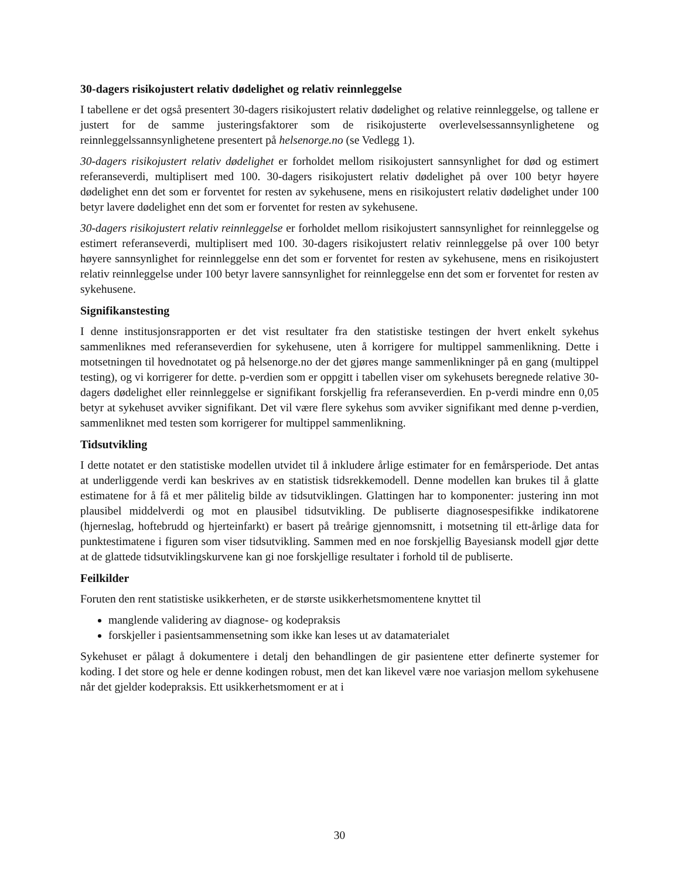30-dagers risikojustert relativ dødelighet og relativ reinnleggelse
I tabellene er det også presentert 30-dagers risikojustert relativ dødelighet og relative reinnleggelse, og tallene er justert for de samme justeringsfaktorer som de risikojusterte overlevelsessannsynlighetene og reinnleggelssannsynlighetene presentert på helsenorge.no (se Vedlegg 1).
30-dagers risikojustert relativ dødelighet er forholdet mellom risikojustert sannsynlighet for død og estimert referanseverdi, multiplisert med 100. 30-dagers risikojustert relativ dødelighet på over 100 betyr høyere dødelighet enn det som er forventet for resten av sykehusene, mens en risikojustert relativ dødelighet under 100 betyr lavere dødelighet enn det som er forventet for resten av sykehusene.
30-dagers risikojustert relativ reinnleggelse er forholdet mellom risikojustert sannsynlighet for reinnleggelse og estimert referanseverdi, multiplisert med 100. 30-dagers risikojustert relativ reinnleggelse på over 100 betyr høyere sannsynlighet for reinnleggelse enn det som er forventet for resten av sykehusene, mens en risikojustert relativ reinnleggelse under 100 betyr lavere sannsynlighet for reinnleggelse enn det som er forventet for resten av sykehusene.
Signifikanstesting
I denne institusjonsrapporten er det vist resultater fra den statistiske testingen der hvert enkelt sykehus sammenliknes med referanseverdien for sykehusene, uten å korrigere for multippel sammenlikning. Dette i motsetningen til hovednotatet og på helsenorge.no der det gjøres mange sammenlikninger på en gang (multippel testing), og vi korrigerer for dette. p-verdien som er oppgitt i tabellen viser om sykehusets beregnede relative 30-dagers dødelighet eller reinnleggelse er signifikant forskjellig fra referanseverdien. En p-verdi mindre enn 0,05 betyr at sykehuset avviker signifikant. Det vil være flere sykehus som avviker signifikant med denne p-verdien, sammenliknet med testen som korrigerer for multippel sammenlikning.
Tidsutvikling
I dette notatet er den statistiske modellen utvidet til å inkludere årlige estimater for en femårsperiode. Det antas at underliggende verdi kan beskrives av en statistisk tidsrekkemodell. Denne modellen kan brukes til å glatte estimatene for å få et mer pålitelig bilde av tidsutviklingen. Glattingen har to komponenter: justering inn mot plausibel middelverdi og mot en plausibel tidsutvikling. De publiserte diagnosespesifikke indikatorene (hjerneslag, hoftebrudd og hjerteinfarkt) er basert på treårige gjennomsnitt, i motsetning til ett-årlige data for punktestimatene i figuren som viser tidsutvikling. Sammen med en noe forskjellig Bayesiansk modell gjør dette at de glattede tidsutviklingskurvene kan gi noe forskjellige resultater i forhold til de publiserte.
Feilkilder
Foruten den rent statistiske usikkerheten, er de største usikkerhetsmomentene knyttet til
manglende validering av diagnose- og kodepraksis
forskjeller i pasientsammensetning som ikke kan leses ut av datamaterialet
Sykehuset er pålagt å dokumentere i detalj den behandlingen de gir pasientene etter definerte systemer for koding. I det store og hele er denne kodingen robust, men det kan likevel være noe variasjon mellom sykehusene når det gjelder kodepraksis. Ett usikkerhetsmoment er at i
30